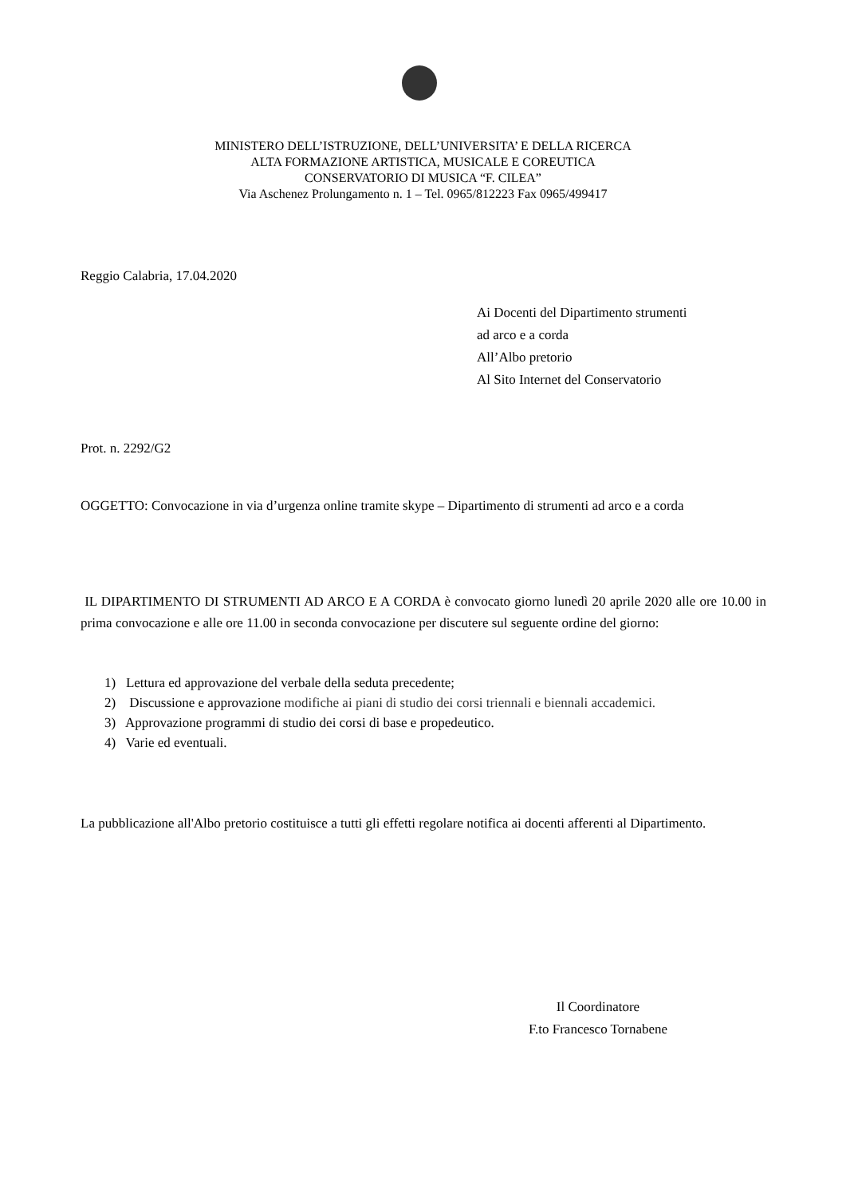MINISTERO DELL’ISTRUZIONE, DELL’UNIVERSITA’ E DELLA RICERCA
ALTA FORMAZIONE ARTISTICA, MUSICALE E COREUTICA
CONSERVATORIO DI MUSICA “F. CILEA”
Via Aschenez Prolungamento n. 1 – Tel. 0965/812223 Fax 0965/499417
Reggio Calabria, 17.04.2020
Ai Docenti del Dipartimento strumenti
ad arco e a corda
All’Albo pretorio
Al Sito Internet del Conservatorio
Prot. n. 2292/G2
OGGETTO: Convocazione in via d’urgenza online tramite skype – Dipartimento di strumenti ad arco e a corda
IL DIPARTIMENTO DI STRUMENTI AD ARCO E A CORDA è convocato giorno lunedì 20 aprile 2020 alle ore 10.00 in prima convocazione e alle ore 11.00 in seconda convocazione per discutere sul seguente ordine del giorno:
1) Lettura ed approvazione del verbale della seduta precedente;
2) Discussione e approvazione modifiche ai piani di studio dei corsi triennali e biennali accademici.
3) Approvazione programmi di studio dei corsi di base e propedeutico.
4) Varie ed eventuali.
La pubblicazione all'Albo pretorio costituisce a tutti gli effetti regolare notifica ai docenti afferenti al Dipartimento.
Il Coordinatore
F.to Francesco Tornabene